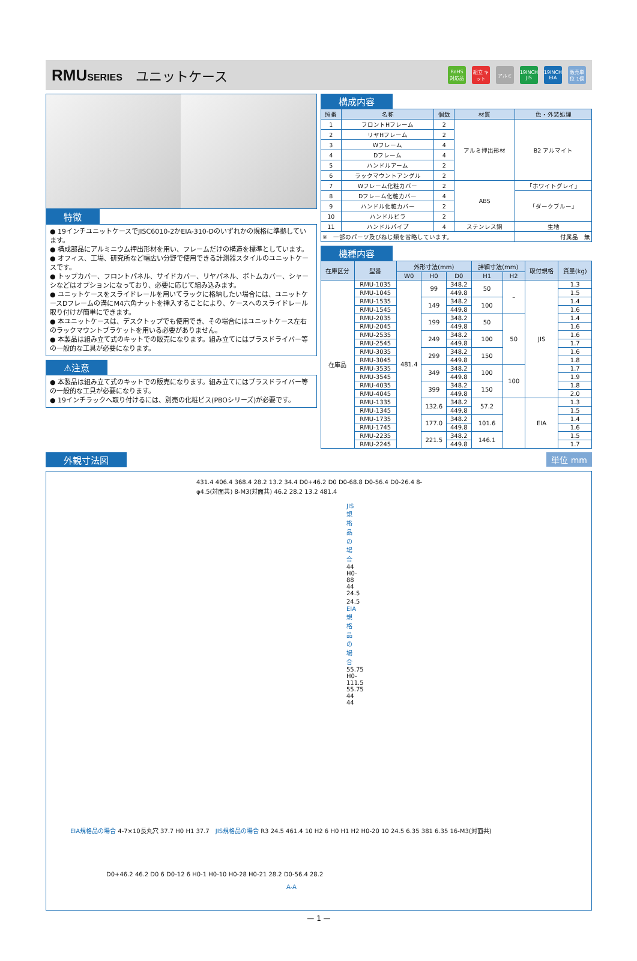RMUSERIES
ユニットケース
RoHS 対応品 組立 キット アルミ 19INCH JIS 19INCH EIA 販売単位 1個
特徴
● 19インチユニットケースでJISC6010-2かEIA-310-Dのいずれかの規格に準拠しています。
● 構成部品にアルミニウム押出形材を用い、フレームだけの構造を標準としています。
● オフィス、工場、研究所など幅広い分野で使用できる計測器スタイルのユニットケースです。
● トップカバー、フロントパネル、サイドカバー、リヤパネル、ボトムカバー、シャーシなどはオプションになっており、必要に応じて組み込みます。
● ユニットケースをスライドレールを用いてラックに格納したい場合には、ユニットケースDフレームの溝にM4六角ナットを挿入することにより、ケースへのスライドレール取り付けが簡単にできます。
● 本ユニットケースは、デスクトップでも使用でき、その場合にはユニットケース左右のラックマウントブラケットを用いる必要がありません。
● 本製品は組み立て式のキットでの販売になります。組み立てにはプラスドライバー等の一般的な工具が必要になります。
⚠注意
● 本製品は組み立て式のキットでの販売になります。組み立てにはプラスドライバー等の一般的な工具が必要になります。
● 19インチラックへ取り付けるには、別売の化粧ビス(PBOシリーズ)が必要です。
構成内容
| 照番 | 名称 | 個数 | 材質 | 色・外装処理 |
| --- | --- | --- | --- | --- |
| 1 | フロントHフレーム | 2 | アルミ押出形材 | B2 アルマイト |
| 2 | リヤHフレーム | 2 | | |
| 3 | Wフレーム | 4 | | |
| 4 | Dフレーム | 4 | | |
| 5 | ハンドルアーム | 2 | | |
| 6 | ラックマウントアングル | 2 | | |
| 7 | Wフレーム化粧カバー | 2 | ABS | 「ホワイトグレイ」 |
| 8 | Dフレーム化粧カバー | 4 | | 「ダークブルー」 |
| 9 | ハンドル化粧カバー | 2 | | |
| 10 | ハンドルビラ | 2 | | |
| 11 | ハンドルパイプ | 4 | ステンレス鋼 | 生地 |
| ※ 一部のパーツ及びねじ類を省略しています。 | | | | 付属品 無 |
機種内容
| 在庫区分 | 型番 | 外形寸法(mm) | | | 詳細寸法(mm) | | 取付規格 | 質量(kg) |
| --- | --- | --- | --- | --- | --- | --- | --- | --- |
| | | W0 | H0 | D0 | H1 | H2 | | |
| 在庫品 | RMU-1035 | 481.4 | 99 | 348.2 | 50 | – | JIS | 1.3 |
| | RMU-1045 | | | 449.8 | | | | 1.5 |
| | RMU-1535 | | 149 | 348.2 | 100 | | | 1.4 |
| | RMU-1545 | | | 449.8 | | | | 1.6 |
| | RMU-2035 | | 199 | 348.2 | 50 | 50 | | 1.4 |
| | RMU-2045 | | | 449.8 | | | | 1.6 |
| | RMU-2535 | | 249 | 348.2 | 100 | | | 1.6 |
| | RMU-2545 | | | 449.8 | | | | 1.7 |
| | RMU-3035 | | 299 | 348.2 | 150 | | | 1.6 |
| | RMU-3045 | | | 449.8 | | | | 1.8 |
| | RMU-3535 | | 349 | 348.2 | 100 | 100 | | 1.7 |
| | RMU-3545 | | | 449.8 | | | | 1.9 |
| | RMU-4035 | | 399 | 348.2 | 150 | | | 1.8 |
| | RMU-4045 | | | 449.8 | | | | 2.0 |
| | RMU-1335 | | 132.6 | 348.2 | 57.2 | | EIA | 1.3 |
| | RMU-1345 | | | 449.8 | | | | 1.5 |
| | RMU-1735 | | 177.0 | 348.2 | 101.6 | | | 1.4 |
| | RMU-1745 | | | 449.8 | | | | 1.6 |
| | RMU-2235 | | 221.5 | 348.2 | 146.1 | | | 1.5 |
| | RMU-2245 | | | 449.8 | | | | 1.7 |
外観寸法図 単位 mm
431.4 406.4 368.4 28.2 13.2 34.4 D0+46.2 D0 D0-68.8 D0-56.4 D0-26.4 8-φ4.5(対面共) 8-M3(対面共) 46.2 28.2 13.2 481.4
JIS規格品の場合 44 H0-88 44 24.5 24.5　EIA規格品の場合 55.75 H0-111.5 55.75 44 44
EIA規格品の場合 4-7×10長丸穴 37.7 H0 H1 37.7　JIS規格品の場合 R3 24.5 461.4 10 H2 6 H0 H1 H2 H0-20 10 24.5 6.35 381 6.35 16-M3(対面共)
D0+46.2 46.2 D0 6 D0-12 6 H0-1 H0-10 H0-28 H0-21 28.2 D0-56.4 28.2
A-A
— 1 —